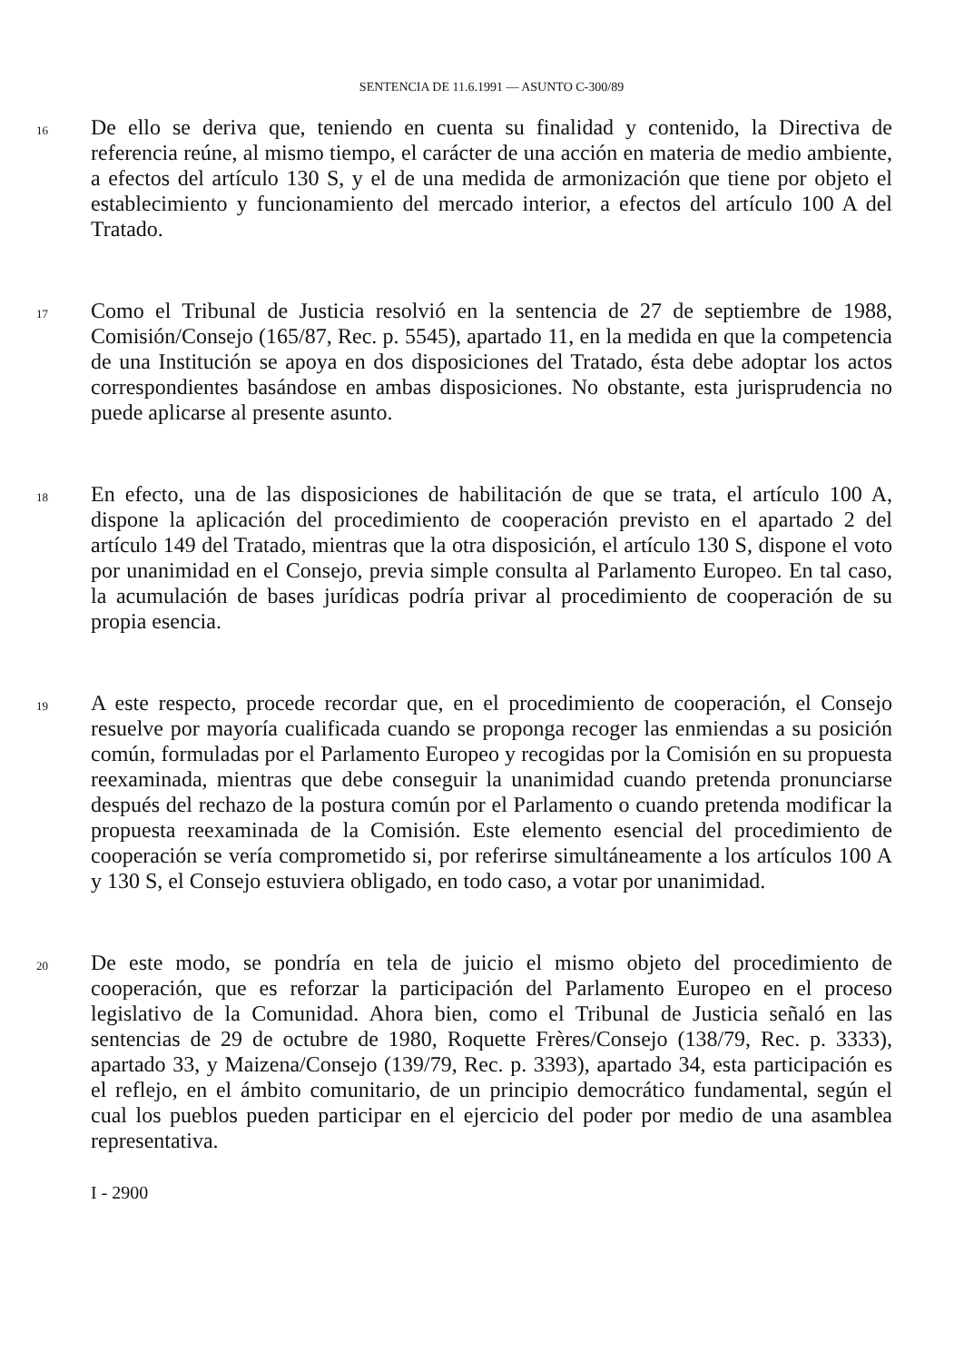SENTENCIA DE 11.6.1991 — ASUNTO C-300/89
16
De ello se deriva que, teniendo en cuenta su finalidad y contenido, la Directiva de referencia reúne, al mismo tiempo, el carácter de una acción en materia de medio ambiente, a efectos del artículo 130 S, y el de una medida de armonización que tiene por objeto el establecimiento y funcionamiento del mercado interior, a efectos del artículo 100 A del Tratado.
17
Como el Tribunal de Justicia resolvió en la sentencia de 27 de septiembre de 1988, Comisión/Consejo (165/87, Rec. p. 5545), apartado 11, en la medida en que la competencia de una Institución se apoya en dos disposiciones del Tratado, ésta debe adoptar los actos correspondientes basándose en ambas disposiciones. No obstante, esta jurisprudencia no puede aplicarse al presente asunto.
18
En efecto, una de las disposiciones de habilitación de que se trata, el artículo 100 A, dispone la aplicación del procedimiento de cooperación previsto en el apartado 2 del artículo 149 del Tratado, mientras que la otra disposición, el artículo 130 S, dispone el voto por unanimidad en el Consejo, previa simple consulta al Parlamento Europeo. En tal caso, la acumulación de bases jurídicas podría privar al procedimiento de cooperación de su propia esencia.
19
A este respecto, procede recordar que, en el procedimiento de cooperación, el Consejo resuelve por mayoría cualificada cuando se proponga recoger las enmiendas a su posición común, formuladas por el Parlamento Europeo y recogidas por la Comisión en su propuesta reexaminada, mientras que debe conseguir la unanimidad cuando pretenda pronunciarse después del rechazo de la postura común por el Parlamento o cuando pretenda modificar la propuesta reexaminada de la Comisión. Este elemento esencial del procedimiento de cooperación se vería comprometido si, por referirse simultáneamente a los artículos 100 A y 130 S, el Consejo estuviera obligado, en todo caso, a votar por unanimidad.
20
De este modo, se pondría en tela de juicio el mismo objeto del procedimiento de cooperación, que es reforzar la participación del Parlamento Europeo en el proceso legislativo de la Comunidad. Ahora bien, como el Tribunal de Justicia señaló en las sentencias de 29 de octubre de 1980, Roquette Frères/Consejo (138/79, Rec. p. 3333), apartado 33, y Maizena/Consejo (139/79, Rec. p. 3393), apartado 34, esta participación es el reflejo, en el ámbito comunitario, de un principio democrático fundamental, según el cual los pueblos pueden participar en el ejercicio del poder por medio de una asamblea representativa.
I - 2900